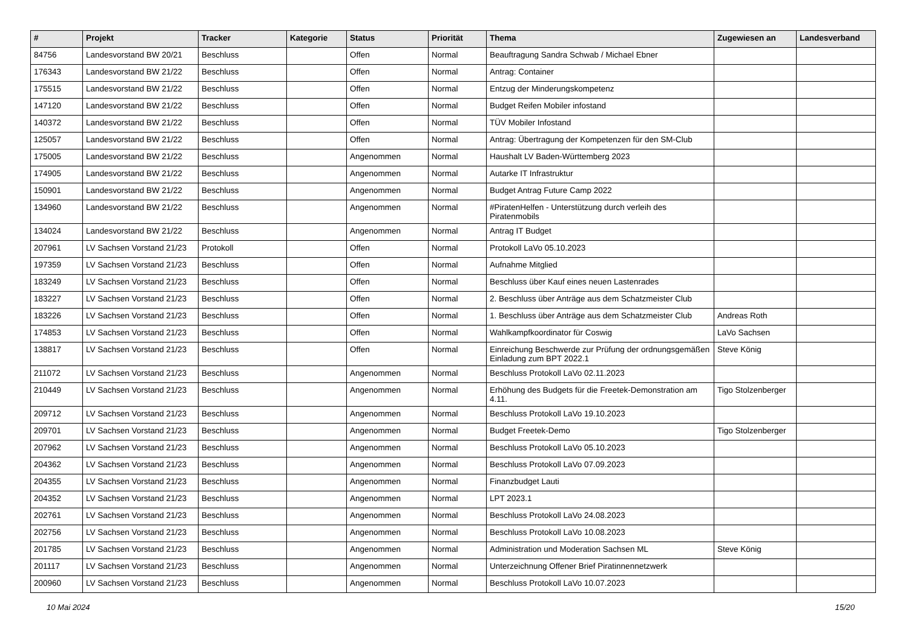| # | Projekt | Tracker | Kategorie | Status | Priorität | Thema | Zugewiesen an | Landesverband |
| --- | --- | --- | --- | --- | --- | --- | --- | --- |
| 84756 | Landesvorstand BW 20/21 | Beschluss | | Offen | Normal | Beauftragung Sandra Schwab / Michael Ebner | | |
| 176343 | Landesvorstand BW 21/22 | Beschluss | | Offen | Normal | Antrag: Container | | |
| 175515 | Landesvorstand BW 21/22 | Beschluss | | Offen | Normal | Entzug der Minderungskompetenz | | |
| 147120 | Landesvorstand BW 21/22 | Beschluss | | Offen | Normal | Budget Reifen Mobiler infostand | | |
| 140372 | Landesvorstand BW 21/22 | Beschluss | | Offen | Normal | TÜV Mobiler Infostand | | |
| 125057 | Landesvorstand BW 21/22 | Beschluss | | Offen | Normal | Antrag: Übertragung der Kompetenzen für den SM-Club | | |
| 175005 | Landesvorstand BW 21/22 | Beschluss | | Angenommen | Normal | Haushalt LV Baden-Württemberg 2023 | | |
| 174905 | Landesvorstand BW 21/22 | Beschluss | | Angenommen | Normal | Autarke IT Infrastruktur | | |
| 150901 | Landesvorstand BW 21/22 | Beschluss | | Angenommen | Normal | Budget Antrag Future Camp 2022 | | |
| 134960 | Landesvorstand BW 21/22 | Beschluss | | Angenommen | Normal | #PiratenHelfen - Unterstützung durch verleih des Piratenmobils | | |
| 134024 | Landesvorstand BW 21/22 | Beschluss | | Angenommen | Normal | Antrag IT Budget | | |
| 207961 | LV Sachsen Vorstand 21/23 | Protokoll | | Offen | Normal | Protokoll LaVo 05.10.2023 | | |
| 197359 | LV Sachsen Vorstand 21/23 | Beschluss | | Offen | Normal | Aufnahme Mitglied | | |
| 183249 | LV Sachsen Vorstand 21/23 | Beschluss | | Offen | Normal | Beschluss über Kauf eines neuen Lastenrades | | |
| 183227 | LV Sachsen Vorstand 21/23 | Beschluss | | Offen | Normal | 2. Beschluss über Anträge aus dem Schatzmeister Club | | |
| 183226 | LV Sachsen Vorstand 21/23 | Beschluss | | Offen | Normal | 1. Beschluss über Anträge aus dem Schatzmeister Club | Andreas Roth | |
| 174853 | LV Sachsen Vorstand 21/23 | Beschluss | | Offen | Normal | Wahlkampfkoordinator für Coswig | LaVo Sachsen | |
| 138817 | LV Sachsen Vorstand 21/23 | Beschluss | | Offen | Normal | Einreichung Beschwerde zur Prüfung der ordnungsgemäßen Einladung zum BPT 2022.1 | Steve König | |
| 211072 | LV Sachsen Vorstand 21/23 | Beschluss | | Angenommen | Normal | Beschluss Protokoll LaVo 02.11.2023 | | |
| 210449 | LV Sachsen Vorstand 21/23 | Beschluss | | Angenommen | Normal | Erhöhung des Budgets für die Freetek-Demonstration am 4.11. | Tigo Stolzenberger | |
| 209712 | LV Sachsen Vorstand 21/23 | Beschluss | | Angenommen | Normal | Beschluss Protokoll LaVo 19.10.2023 | | |
| 209701 | LV Sachsen Vorstand 21/23 | Beschluss | | Angenommen | Normal | Budget Freetek-Demo | Tigo Stolzenberger | |
| 207962 | LV Sachsen Vorstand 21/23 | Beschluss | | Angenommen | Normal | Beschluss Protokoll LaVo 05.10.2023 | | |
| 204362 | LV Sachsen Vorstand 21/23 | Beschluss | | Angenommen | Normal | Beschluss Protokoll LaVo 07.09.2023 | | |
| 204355 | LV Sachsen Vorstand 21/23 | Beschluss | | Angenommen | Normal | Finanzbudget Lauti | | |
| 204352 | LV Sachsen Vorstand 21/23 | Beschluss | | Angenommen | Normal | LPT 2023.1 | | |
| 202761 | LV Sachsen Vorstand 21/23 | Beschluss | | Angenommen | Normal | Beschluss Protokoll LaVo 24.08.2023 | | |
| 202756 | LV Sachsen Vorstand 21/23 | Beschluss | | Angenommen | Normal | Beschluss Protokoll LaVo 10.08.2023 | | |
| 201785 | LV Sachsen Vorstand 21/23 | Beschluss | | Angenommen | Normal | Administration und Moderation Sachsen ML | Steve König | |
| 201117 | LV Sachsen Vorstand 21/23 | Beschluss | | Angenommen | Normal | Unterzeichnung Offener Brief Piratinnennetzwerk | | |
| 200960 | LV Sachsen Vorstand 21/23 | Beschluss | | Angenommen | Normal | Beschluss Protokoll LaVo 10.07.2023 | | |
10 Mai 2024 15/20